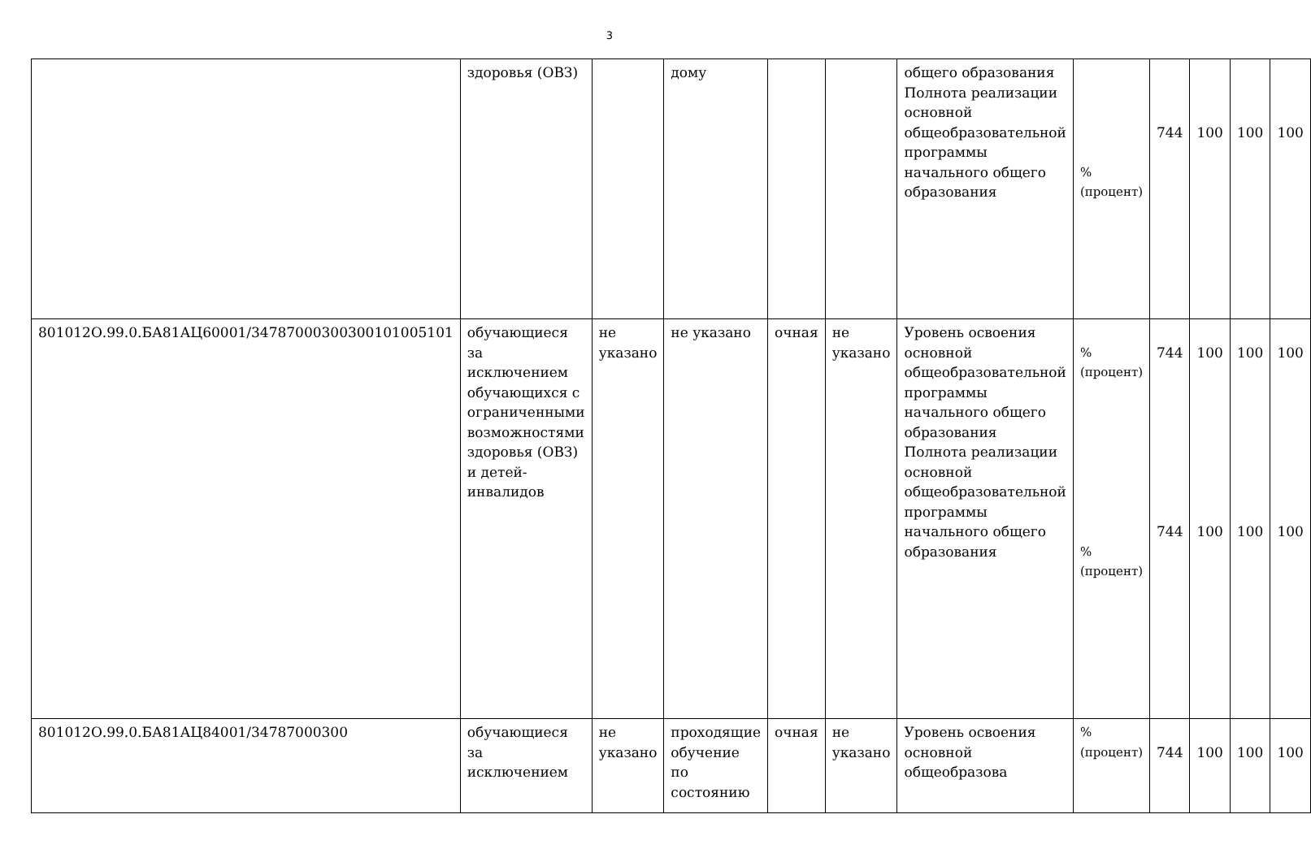3
| | здоровья (ОВЗ) | | дому | | | общего образования Полнота реализации основной общеобразовательной программы начального общего образования | % (процент) | 744 | 100 | 100 | 100 |
| 801012О.99.0.БА81АЦ60001/34787000300300101005101 | обучающиеся за исключением обучающихся с ограниченными возможностями здоровья (ОВЗ) и детей-инвалидов | не указано | не указано | очная | не указано | Уровень освоения основной общеобразовательной программы начального общего образования Полнота реализации основной общеобразовательной программы начального общего образования | % (процент) % (процент) | 744 744 | 100 100 | 100 100 | 100 100 |
| 801012О.99.0.БА81АЦ84001/34787000300 | обучающиеся за исключением | не указано | проходящие обучение по состоянию | очная | не указано | Уровень освоения основной общеобразова | % (процент) | 744 | 100 | 100 | 100 |